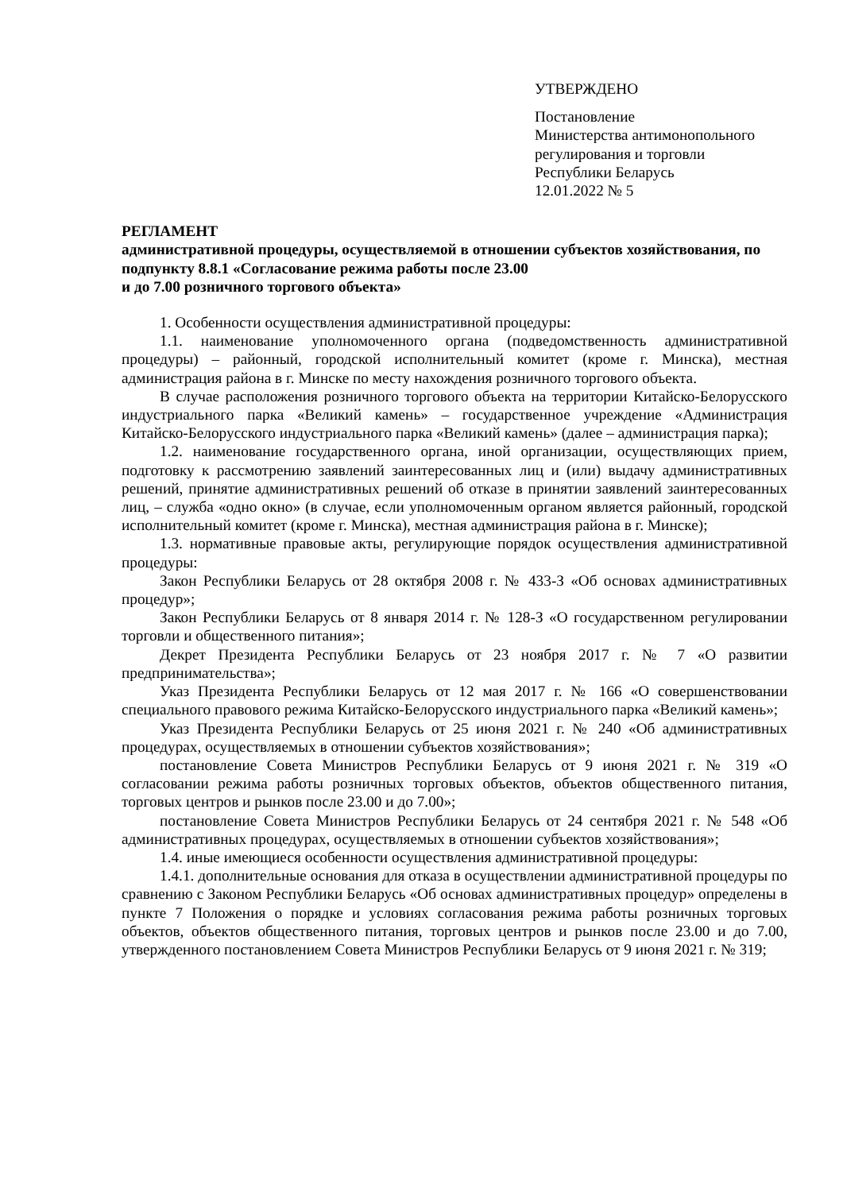УТВЕРЖДЕНО
Постановление
Министерства антимонопольного
регулирования и торговли
Республики Беларусь
12.01.2022 № 5
РЕГЛАМЕНТ
административной процедуры, осуществляемой в отношении субъектов хозяйствования, по подпункту 8.8.1 «Согласование режима работы после 23.00
и до 7.00 розничного торгового объекта»
1. Особенности осуществления административной процедуры:
1.1. наименование уполномоченного органа (подведомственность административной процедуры) – районный, городской исполнительный комитет (кроме г. Минска), местная администрация района в г. Минске по месту нахождения розничного торгового объекта.
В случае расположения розничного торгового объекта на территории Китайско-Белорусского индустриального парка «Великий камень» – государственное учреждение «Администрация Китайско-Белорусского индустриального парка «Великий камень» (далее – администрация парка);
1.2. наименование государственного органа, иной организации, осуществляющих прием, подготовку к рассмотрению заявлений заинтересованных лиц и (или) выдачу административных решений, принятие административных решений об отказе в принятии заявлений заинтересованных лиц, – служба «одно окно» (в случае, если уполномоченным органом является районный, городской исполнительный комитет (кроме г. Минска), местная администрация района в г. Минске);
1.3. нормативные правовые акты, регулирующие порядок осуществления административной процедуры:
Закон Республики Беларусь от 28 октября 2008 г. № 433-З «Об основах административных процедур»;
Закон Республики Беларусь от 8 января 2014 г. № 128-З «О государственном регулировании торговли и общественного питания»;
Декрет Президента Республики Беларусь от 23 ноября 2017 г. № 7 «О развитии предпринимательства»;
Указ Президента Республики Беларусь от 12 мая 2017 г. № 166 «О совершенствовании специального правового режима Китайско-Белорусского индустриального парка «Великий камень»;
Указ Президента Республики Беларусь от 25 июня 2021 г. № 240 «Об административных процедурах, осуществляемых в отношении субъектов хозяйствования»;
постановление Совета Министров Республики Беларусь от 9 июня 2021 г. № 319 «О согласовании режима работы розничных торговых объектов, объектов общественного питания, торговых центров и рынков после 23.00 и до 7.00»;
постановление Совета Министров Республики Беларусь от 24 сентября 2021 г. № 548 «Об административных процедурах, осуществляемых в отношении субъектов хозяйствования»;
1.4. иные имеющиеся особенности осуществления административной процедуры:
1.4.1. дополнительные основания для отказа в осуществлении административной процедуры по сравнению с Законом Республики Беларусь «Об основах административных процедур» определены в пункте 7 Положения о порядке и условиях согласования режима работы розничных торговых объектов, объектов общественного питания, торговых центров и рынков после 23.00 и до 7.00, утвержденного постановлением Совета Министров Республики Беларусь от 9 июня 2021 г. № 319;